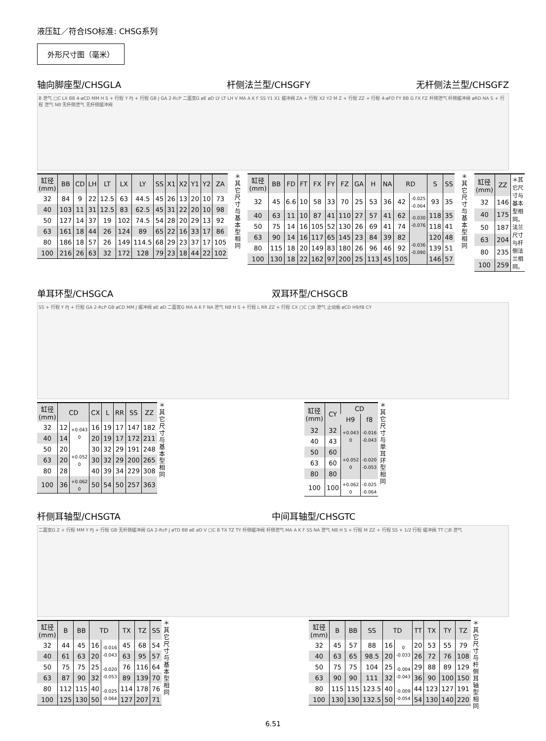液压缸／符合ISO标准: CHSG系列
外形尺寸图（毫米）
轴向脚座型/CHSGLA 杆侧法兰型/CHSGFY 无杆侧法兰型/CHSGFZ
B 泄气 □C LX BB 4-øCD MM H S + 行程 Y PJ + 行程 GB J GA 2-RcP 二面宽G øE øD LY LT LH V MA A K F SS Y1 X1 缓冲阀 ZA + 行程 X2 Y2 M Z + 行程 ZZ + 行程 4-øFD FY BB G FX FZ 杆侧泄气 杆侧缓冲阀 øRD NA S + 行程 泄气 NB 无杆侧泄气 无杆侧缓冲阀
| 缸径 (mm) | BB | CD | LH | LT | LX | LY | SS | X1 | X2 | Y1 | Y2 | ZA |
| --- | --- | --- | --- | --- | --- | --- | --- | --- | --- | --- | --- | --- |
| 32 | 84 | 9 | 22 | 12.5 | 63 | 44.5 | 45 | 26 | 13 | 20 | 10 | 73 |
| 40 | 103 | 11 | 31 | 12.5 | 83 | 62.5 | 45 | 31 | 22 | 20 | 10 | 98 |
| 50 | 127 | 14 | 37 | 19 | 102 | 74.5 | 54 | 28 | 20 | 29 | 13 | 92 |
| 63 | 161 | 18 | 44 | 26 | 124 | 89 | 65 | 22 | 16 | 33 | 17 | 86 |
| 80 | 186 | 18 | 57 | 26 | 149 | 114.5 | 68 | 29 | 23 | 37 | 17 | 105 |
| 100 | 216 | 26 | 63 | 32 | 172 | 128 | 79 | 23 | 18 | 44 | 22 | 102 |
＊其它尺寸与基本型相同
| 缸径 (mm) | BB | FD | FT | FX | FY | FZ | GA | H | NA | RD | | S | SS |
| --- | --- | --- | --- | --- | --- | --- | --- | --- | --- | --- | --- | --- | --- |
| 32 | 45 | 6.6 | 10 | 58 | 33 | 70 | 25 | 53 | 36 | 42 | -0.025 -0.064 | 93 | 35 |
| 40 | 63 | 11 | 10 | 87 | 41 | 110 | 27 | 57 | 41 | 62 | -0.030 -0.076 | 118 | 35 |
| 50 | 75 | 14 | 16 | 105 | 52 | 130 | 26 | 69 | 41 | 74 | | 118 | 41 |
| 63 | 90 | 14 | 16 | 117 | 65 | 145 | 23 | 84 | 39 | 82 | -0.036 -0.090 | 120 | 48 |
| 80 | 115 | 18 | 20 | 149 | 83 | 180 | 26 | 96 | 46 | 92 | | 139 | 51 |
| 100 | 130 | 18 | 22 | 162 | 97 | 200 | 25 | 113 | 45 | 105 | | 146 | 57 |
＊其它尺寸与基本型相同
| 缸径 (mm) | ZZ | ＊其它尺寸与基本型相同。法兰尺寸与杆侧法兰相同。 |
| 32 | 146 | |
| 40 | 175 | |
| 50 | 187 | |
| 63 | 204 | |
| 80 | 235 | |
| 100 | 259 | |
单耳环型/CHSGCA 双耳环型/CHSGCB
SS + 行程 Y PJ + 行程 GA 2-RcP GB øCD MM J 缓冲阀 øE øD 二面宽G MA A K F NA 泄气 NB H S + 行程 L RR ZZ + 行程 CX □C □B 泄气 止动板 øCD H9/f8 CY
| 缸径 (mm) | CD | | CX | L | RR | SS | ZZ |
| --- | --- | --- | --- | --- | --- | --- | --- |
| 32 | 12 | +0.043 0 | 16 | 19 | 17 | 147 | 182 |
| 40 | 14 | | 20 | 19 | 17 | 172 | 211 |
| 50 | 20 | +0.052 0 | 30 | 32 | 29 | 191 | 248 |
| 63 | 20 | | 30 | 32 | 29 | 200 | 265 |
| 80 | 28 | | 40 | 39 | 34 | 229 | 308 |
| 100 | 36 | +0.062 0 | 50 | 54 | 50 | 257 | 363 |
＊其它尺寸与基本型相同
| 缸径 (mm) | CY | CD | |
| --- | --- | --- | --- |
| | | H9 | f8 |
| 32 | 32 | +0.043 0 | -0.016 -0.043 |
| 40 | 43 | | |
| 50 | 60 | +0.052 0 | -0.020 -0.053 |
| 63 | 60 | | |
| 80 | 80 | | |
| 100 | 100 | +0.062 0 | -0.025 -0.064 |
＊其它尺寸与单耳环型相同
杆侧耳轴型/CHSGTA 中间耳轴型/CHSGTC
二面宽G Z + 行程 MM Y PJ + 行程 GB 无杆侧缓冲阀 GA 2-RcP J øTD BB øE øD V □C B TX TZ TY 杆侧缓冲阀 杆侧泄气 MA A K F SS NA 泄气 NB H S + 行程 M ZZ + 行程 SS + 1/2 行程 缓冲阀 TT □B 泄气
| 缸径 (mm) | B | BB | TD | | TX | TZ | SS |
| --- | --- | --- | --- | --- | --- | --- | --- |
| 32 | 44 | 45 | 16 | -0.016 -0.043 | 45 | 68 | 54 |
| 40 | 61 | 63 | 20 | | 63 | 95 | 57 |
| 50 | 75 | 75 | 25 | -0.020 -0.053 | 76 | 116 | 64 |
| 63 | 87 | 90 | 32 | | 89 | 139 | 70 |
| 80 | 112 | 115 | 40 | -0.025 -0.064 | 114 | 178 | 76 |
| 100 | 125 | 130 | 50 | | 127 | 207 | 71 |
＊其它尺寸与基本型相同
| 缸径 (mm) | B | BB | SS | TD | | TT | TX | TY | TZ |
| --- | --- | --- | --- | --- | --- | --- | --- | --- | --- |
| 32 | 45 | 57 | 88 | 16 | 0 -0.033 | 20 | 53 | 55 | 79 |
| 40 | 63 | 65 | 98.5 | 20 | | 26 | 72 | 76 | 108 |
| 50 | 75 | 75 | 104 | 25 | -0.004 -0.043 | 29 | 88 | 89 | 129 |
| 63 | 90 | 90 | 111 | 32 | | 36 | 90 | 100 | 150 |
| 80 | 115 | 115 | 123.5 | 40 | -0.009 -0.054 | 44 | 123 | 127 | 191 |
| 100 | 130 | 130 | 132.5 | 50 | | 54 | 130 | 140 | 220 |
＊其它尺寸与杆侧耳轴型相同
6.51